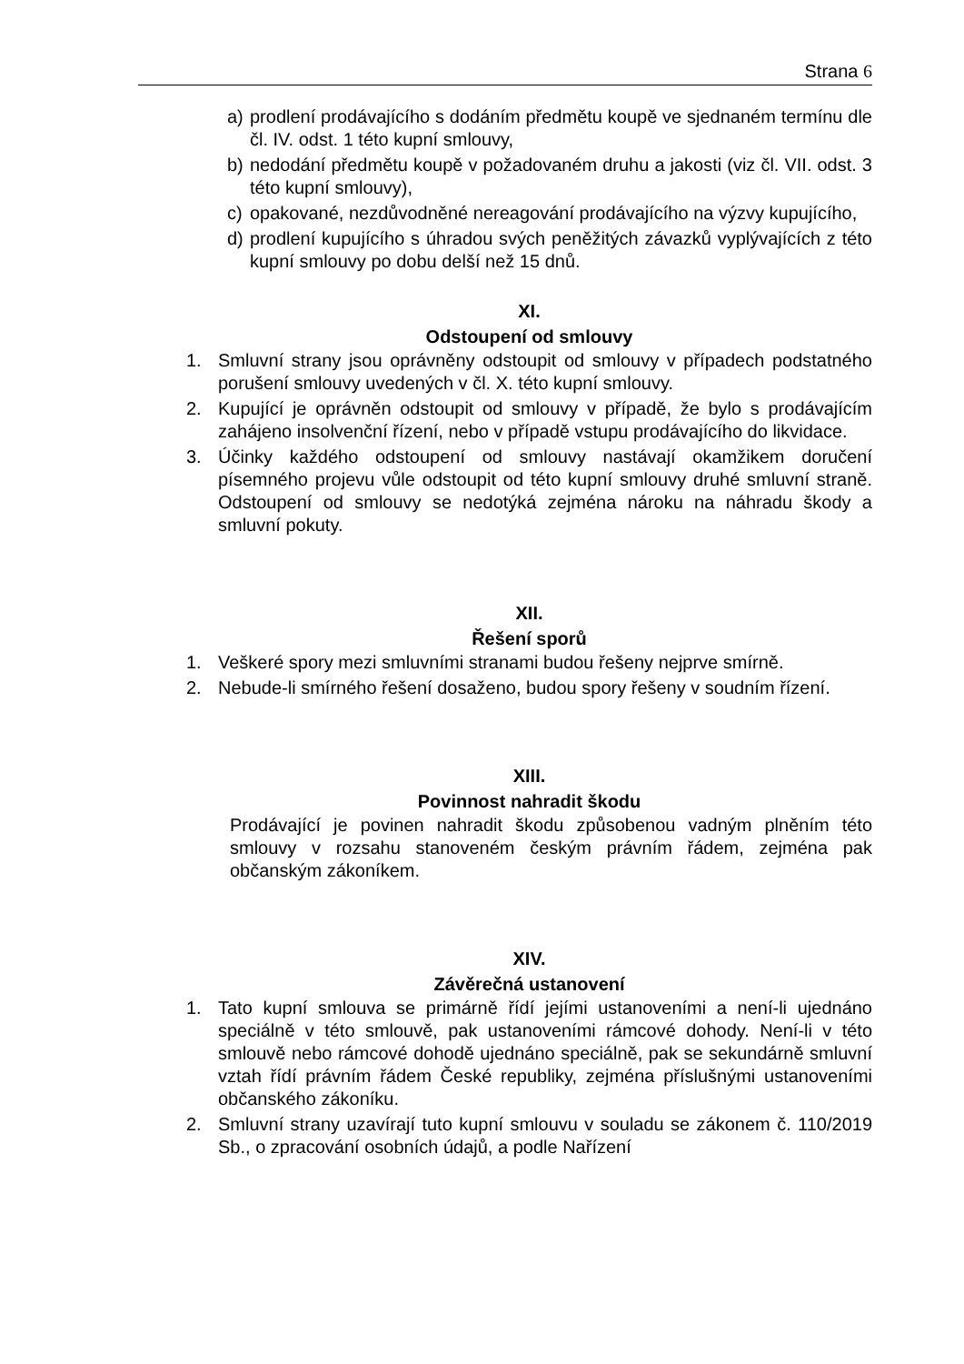Strana 6
a) prodlení prodávajícího s dodáním předmětu koupě ve sjednaném termínu dle čl. IV. odst. 1 této kupní smlouvy,
b) nedodání předmětu koupě v požadovaném druhu a jakosti (viz čl. VII. odst. 3 této kupní smlouvy),
c) opakované, nezdůvodněné nereagování prodávajícího na výzvy kupujícího,
d) prodlení kupujícího s úhradou svých peněžitých závazků vyplývajících z této kupní smlouvy po dobu delší než 15 dnů.
XI.
Odstoupení od smlouvy
1. Smluvní strany jsou oprávněny odstoupit od smlouvy v případech podstatného porušení smlouvy uvedených v čl. X. této kupní smlouvy.
2. Kupující je oprávněn odstoupit od smlouvy v případě, že bylo s prodávajícím zahájeno insolvenční řízení, nebo v případě vstupu prodávajícího do likvidace.
3. Účinky každého odstoupení od smlouvy nastávají okamžikem doručení písemného projevu vůle odstoupit od této kupní smlouvy druhé smluvní straně. Odstoupení od smlouvy se nedotýká zejména nároku na náhradu škody a smluvní pokuty.
XII.
Řešení sporů
1. Veškeré spory mezi smluvními stranami budou řešeny nejprve smírně.
2. Nebude-li smírného řešení dosaženo, budou spory řešeny v soudním řízení.
XIII.
Povinnost nahradit škodu
Prodávající je povinen nahradit škodu způsobenou vadným plněním této smlouvy v rozsahu stanoveném českým právním řádem, zejména pak občanským zákoníkem.
XIV.
Závěrečná ustanovení
1. Tato kupní smlouva se primárně řídí jejími ustanoveními a není-li ujednáno speciálně v této smlouvě, pak ustanoveními rámcové dohody. Není-li v této smlouvě nebo rámcové dohodě ujednáno speciálně, pak se sekundárně smluvní vztah řídí právním řádem České republiky, zejména příslušnými ustanoveními občanského zákoníku.
2. Smluvní strany uzavírají tuto kupní smlouvu v souladu se zákonem č. 110/2019 Sb., o zpracování osobních údajů, a podle Nařízení